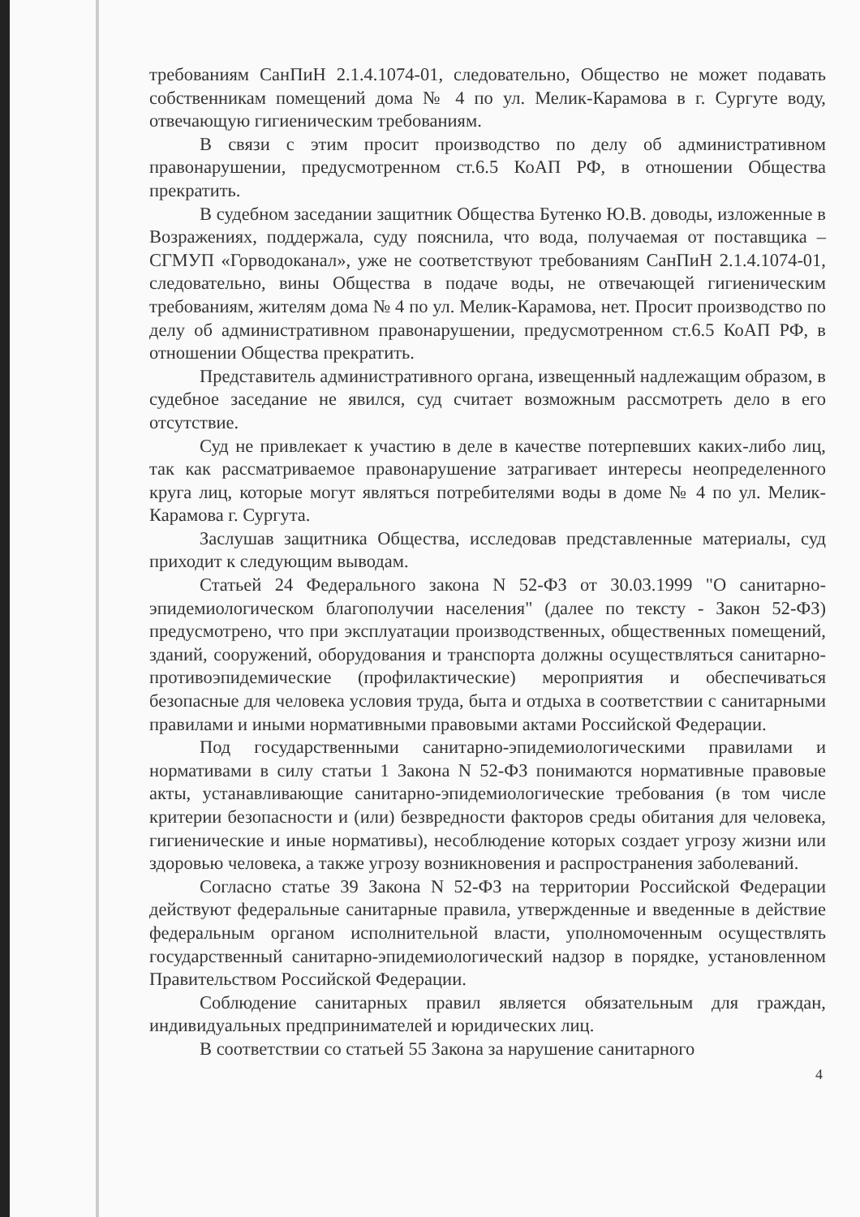требованиям СанПиН 2.1.4.1074-01, следовательно, Общество не может подавать собственникам помещений дома № 4 по ул. Мелик-Карамова в г. Сургуте воду, отвечающую гигиеническим требованиям.
В связи с этим просит производство по делу об административном правонарушении, предусмотренном ст.6.5 КоАП РФ, в отношении Общества прекратить.
В судебном заседании защитник Общества Бутенко Ю.В. доводы, изложенные в Возражениях, поддержала, суду пояснила, что вода, получаемая от поставщика – СГМУП «Горводоканал», уже не соответствуют требованиям СанПиН 2.1.4.1074-01, следовательно, вины Общества в подаче воды, не отвечающей гигиеническим требованиям, жителям дома № 4 по ул. Мелик-Карамова, нет. Просит производство по делу об административном правонарушении, предусмотренном ст.6.5 КоАП РФ, в отношении Общества прекратить.
Представитель административного органа, извещенный надлежащим образом, в судебное заседание не явился, суд считает возможным рассмотреть дело в его отсутствие.
Суд не привлекает к участию в деле в качестве потерпевших каких-либо лиц, так как рассматриваемое правонарушение затрагивает интересы неопределенного круга лиц, которые могут являться потребителями воды в доме № 4 по ул. Мелик-Карамова г. Сургута.
Заслушав защитника Общества, исследовав представленные материалы, суд приходит к следующим выводам.
Статьей 24 Федерального закона N 52-ФЗ от 30.03.1999 "О санитарно-эпидемиологическом благополучии населения" (далее по тексту - Закон 52-ФЗ) предусмотрено, что при эксплуатации производственных, общественных помещений, зданий, сооружений, оборудования и транспорта должны осуществляться санитарно-противоэпидемические (профилактические) мероприятия и обеспечиваться безопасные для человека условия труда, быта и отдыха в соответствии с санитарными правилами и иными нормативными правовыми актами Российской Федерации.
Под государственными санитарно-эпидемиологическими правилами и нормативами в силу статьи 1 Закона N 52-ФЗ понимаются нормативные правовые акты, устанавливающие санитарно-эпидемиологические требования (в том числе критерии безопасности и (или) безвредности факторов среды обитания для человека, гигиенические и иные нормативы), несоблюдение которых создает угрозу жизни или здоровью человека, а также угрозу возникновения и распространения заболеваний.
Согласно статье 39 Закона N 52-ФЗ на территории Российской Федерации действуют федеральные санитарные правила, утвержденные и введенные в действие федеральным органом исполнительной власти, уполномоченным осуществлять государственный санитарно-эпидемиологический надзор в порядке, установленном Правительством Российской Федерации.
Соблюдение санитарных правил является обязательным для граждан, индивидуальных предпринимателей и юридических лиц.
В соответствии со статьей 55 Закона за нарушение санитарного
4